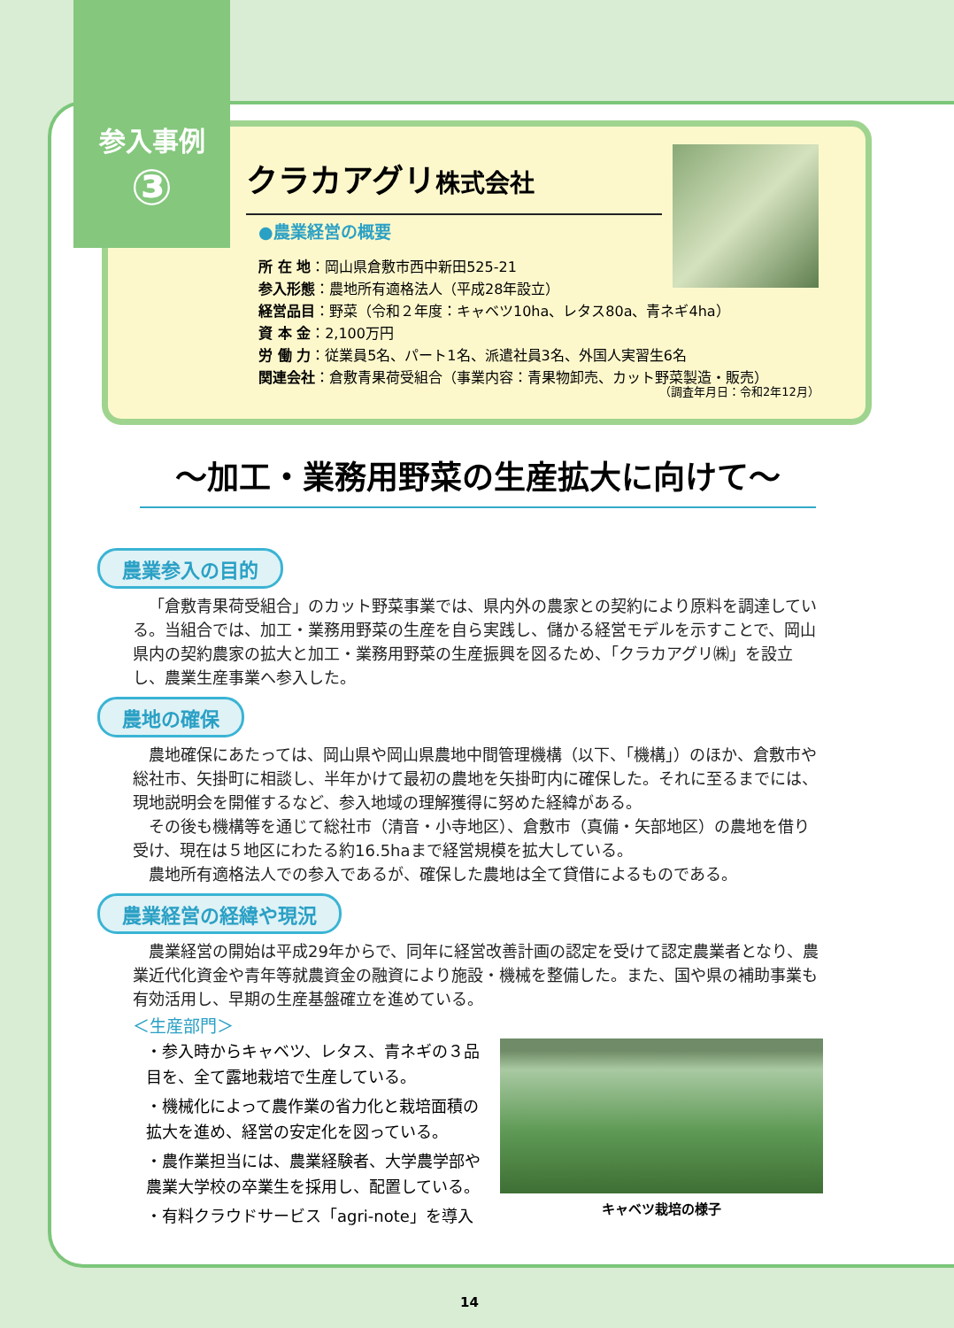参入事例
③
クラカアグリ株式会社
●農業経営の概要
所 在 地：岡山県倉敷市西中新田525-21
参入形態：農地所有適格法人（平成28年設立）
経営品目：野菜（令和２年度：キャベツ10ha、レタス80a、青ネギ4ha）
資 本 金：2,100万円
労 働 力：従業員5名、パート1名、派遣社員3名、外国人実習生6名
関連会社：倉敷青果荷受組合（事業内容：青果物卸売、カット野菜製造・販売）
（調査年月日：令和2年12月）
～加工・業務用野菜の生産拡大に向けて～
農業参入の目的
「倉敷青果荷受組合」のカット野菜事業では、県内外の農家との契約により原料を調達している。当組合では、加工・業務用野菜の生産を自ら実践し、儲かる経営モデルを示すことで、岡山県内の契約農家の拡大と加工・業務用野菜の生産振興を図るため、「クラカアグリ㈱」を設立し、農業生産事業へ参入した。
農地の確保
農地確保にあたっては、岡山県や岡山県農地中間管理機構（以下、「機構」）のほか、倉敷市や総社市、矢掛町に相談し、半年かけて最初の農地を矢掛町内に確保した。それに至るまでには、現地説明会を開催するなど、参入地域の理解獲得に努めた経緯がある。
その後も機構等を通じて総社市（清音・小寺地区）、倉敷市（真備・矢部地区）の農地を借り受け、現在は５地区にわたる約16.5haまで経営規模を拡大している。
農地所有適格法人での参入であるが、確保した農地は全て貸借によるものである。
農業経営の経緯や現況
農業経営の開始は平成29年からで、同年に経営改善計画の認定を受けて認定農業者となり、農業近代化資金や青年等就農資金の融資により施設・機械を整備した。また、国や県の補助事業も有効活用し、早期の生産基盤確立を進めている。
＜生産部門＞
・参入時からキャベツ、レタス、青ネギの３品目を、全て露地栽培で生産している。
・機械化によって農作業の省力化と栽培面積の拡大を進め、経営の安定化を図っている。
・農作業担当には、農業経験者、大学農学部や農業大学校の卒業生を採用し、配置している。
・有料クラウドサービス「agri-note」を導入
キャベツ栽培の様子
14